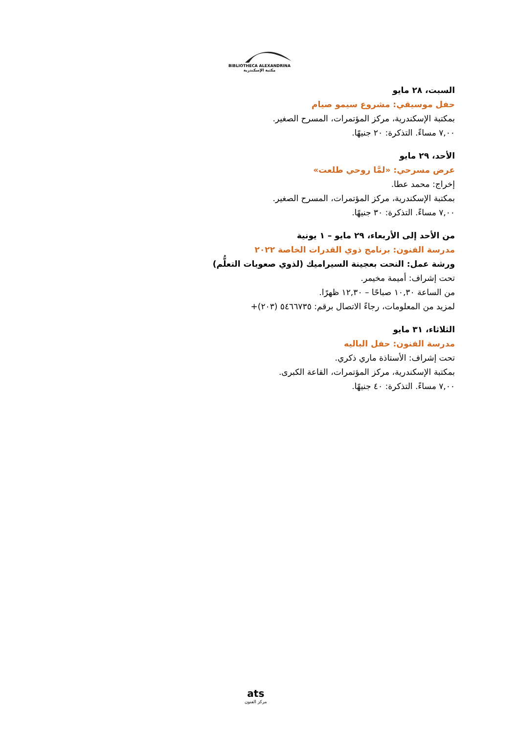BIBLIOTHECA ALEXANDRINA
مكتبة الإسكندرية
السبت، ٢٨ مايو
حفل موسيقي: مشروع سيمو صيام
بمكتبة الإسكندرية، مركز المؤتمرات، المسرح الصغير.
٧,٠٠ مساءً. التذكرة: ٢٠ جنيهًا.
الأحد، ٢٩ مايو
عرض مسرحي: «لمَّا روحي طلعت»
إخراج: محمد عطا.
بمكتبة الإسكندرية، مركز المؤتمرات، المسرح الصغير.
٧,٠٠ مساءً. التذكرة: ٣٠ جنيهًا.
من الأحد إلى الأربعاء، ٢٩ مايو – ١ يونية
مدرسة الفنون: برنامج ذوي القدرات الخاصة ٢٠٢٢
ورشة عمل: النحت بعجينة السيراميك (لذوي صعوبات التعلُّم)
تحت إشراف: أميمة مخيمر.
من الساعة ١٠,٣٠ صباحًا – ١٢,٣٠ ظهرًا.
لمزيد من المعلومات، رجاءً الاتصال برقم: ٥٤٦٦٧٣٥ (٢٠٣)+
الثلاثاء، ٣١ مايو
مدرسة الفنون: حفل الباليه
تحت إشراف: الأستاذة ماري ذكري.
بمكتبة الإسكندرية، مركز المؤتمرات، القاعة الكبرى.
٧,٠٠ مساءً. التذكرة: ٤٠ جنيهًا.
ats
مركز الفنون